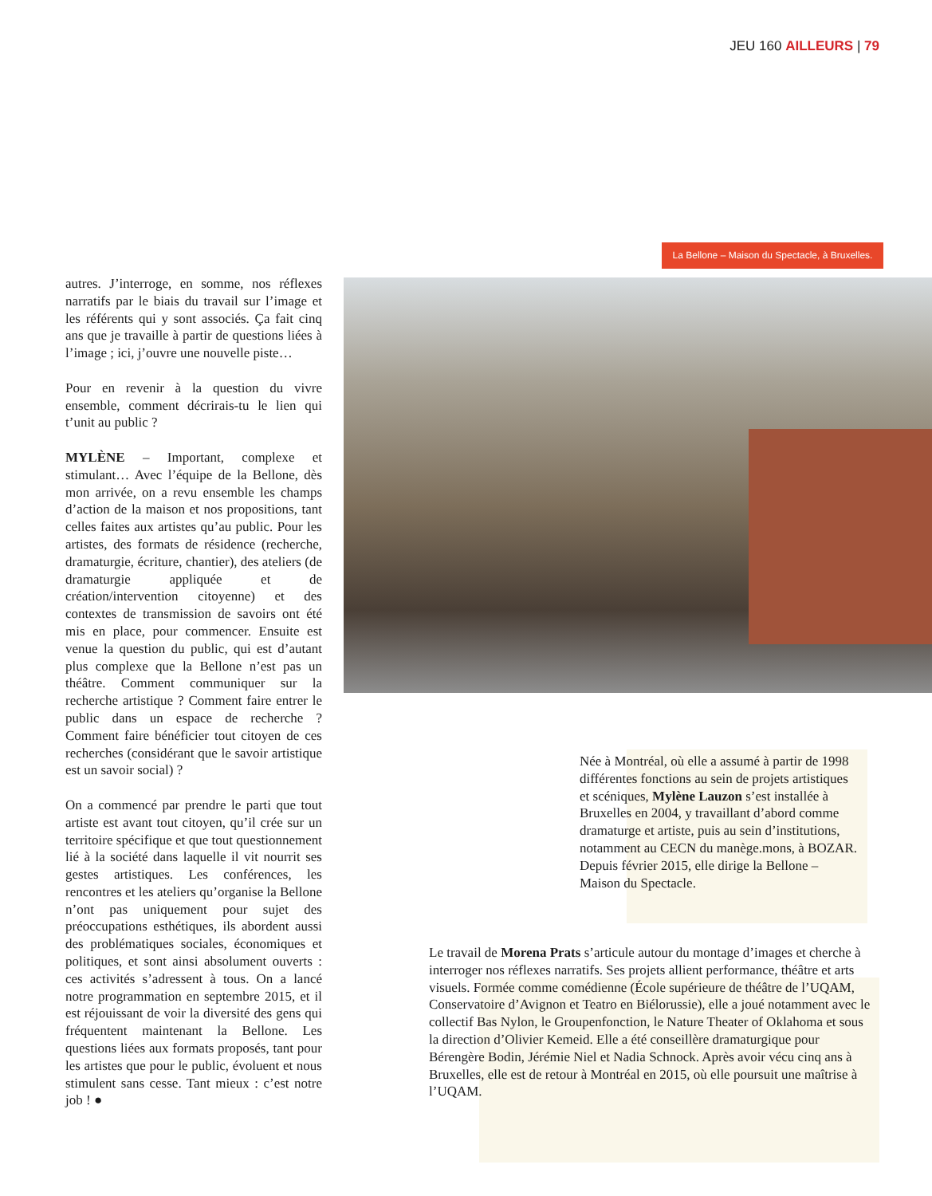JEU 160 AILLEURS | 79
La Bellone – Maison du Spectacle, à Bruxelles.
autres. J’interroge, en somme, nos réflexes narratifs par le biais du travail sur l’image et les référents qui y sont associés. Ça fait cinq ans que je travaille à partir de questions liées à l’image ; ici, j’ouvre une nouvelle piste…
Pour en revenir à la question du vivre ensemble, comment décrirais-tu le lien qui t’unit au public ?
MYLÈNE – Important, complexe et stimulant… Avec l’équipe de la Bellone, dès mon arrivée, on a revu ensemble les champs d’action de la maison et nos propositions, tant celles faites aux artistes qu’au public. Pour les artistes, des formats de résidence (recherche, dramaturgie, écriture, chantier), des ateliers (de dramaturgie appliquée et de création/intervention citoyenne) et des contextes de transmission de savoirs ont été mis en place, pour commencer. Ensuite est venue la question du public, qui est d’autant plus complexe que la Bellone n’est pas un théâtre. Comment communiquer sur la recherche artistique ? Comment faire entrer le public dans un espace de recherche ? Comment faire bénéficier tout citoyen de ces recherches (considérant que le savoir artistique est un savoir social) ?
On a commencé par prendre le parti que tout artiste est avant tout citoyen, qu’il crée sur un territoire spécifique et que tout questionnement lié à la société dans laquelle il vit nourrit ses gestes artistiques. Les conférences, les rencontres et les ateliers qu’organise la Bellone n’ont pas uniquement pour sujet des préoccupations esthétiques, ils abordent aussi des problématiques sociales, économiques et politiques, et sont ainsi absolument ouverts : ces activités s’adressent à tous. On a lancé notre programmation en septembre 2015, et il est réjouissant de voir la diversité des gens qui fréquentent maintenant la Bellone. Les questions liées aux formats proposés, tant pour les artistes que pour le public, évoluent et nous stimulent sans cesse. Tant mieux : c’est notre job ! ●
Née à Montréal, où elle a assumé à partir de 1998 différentes fonctions au sein de projets artistiques et scéniques, Mylène Lauzon s’est installée à Bruxelles en 2004, y travaillant d’abord comme dramaturge et artiste, puis au sein d’institutions, notamment au CECN du manège.mons, à BOZAR. Depuis février 2015, elle dirige la Bellone – Maison du Spectacle.
Le travail de Morena Prats s’articule autour du montage d’images et cherche à interroger nos réflexes narratifs. Ses projets allient performance, théâtre et arts visuels. Formée comme comédienne (École supérieure de théâtre de l’UQAM, Conservatoire d’Avignon et Teatro en Biélorussie), elle a joué notamment avec le collectif Bas Nylon, le Groupenfonction, le Nature Theater of Oklahoma et sous la direction d’Olivier Kemeid. Elle a été conseillère dramaturgique pour Bérengère Bodin, Jérémie Niel et Nadia Schnock. Après avoir vécu cinq ans à Bruxelles, elle est de retour à Montréal en 2015, où elle poursuit une maîtrise à l’UQAM.